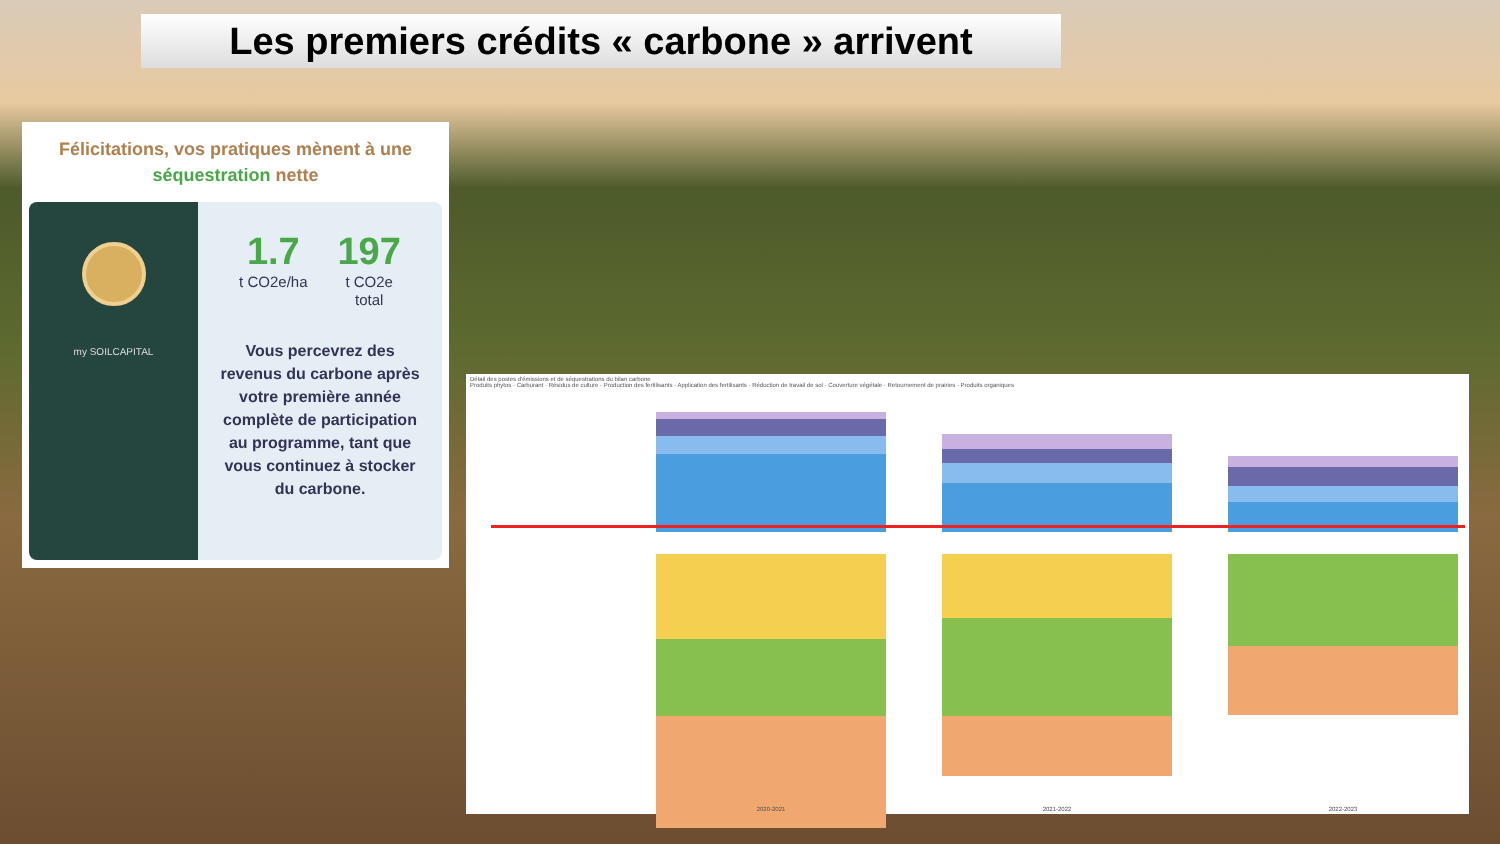Les premiers crédits « carbone » arrivent
Félicitations, vos pratiques mènent à une
séquestration nette
my SOILCAPITAL
1.7
t CO2e/ha
197
t CO2e
total
Vous percevrez des revenus du carbone après votre première année complète de participation au programme, tant que vous continuez à stocker du carbone.
Détail des postes d'émissions et de séquestrations du bilan carbone
Produits phytos · Carburant · Résidus de culture · Production des fertilisants · Application des fertilisants · Réduction de travail de sol · Couverture végétale · Retournement de prairies · Produits organiques
2020-2021 2021-2022 2022-2023